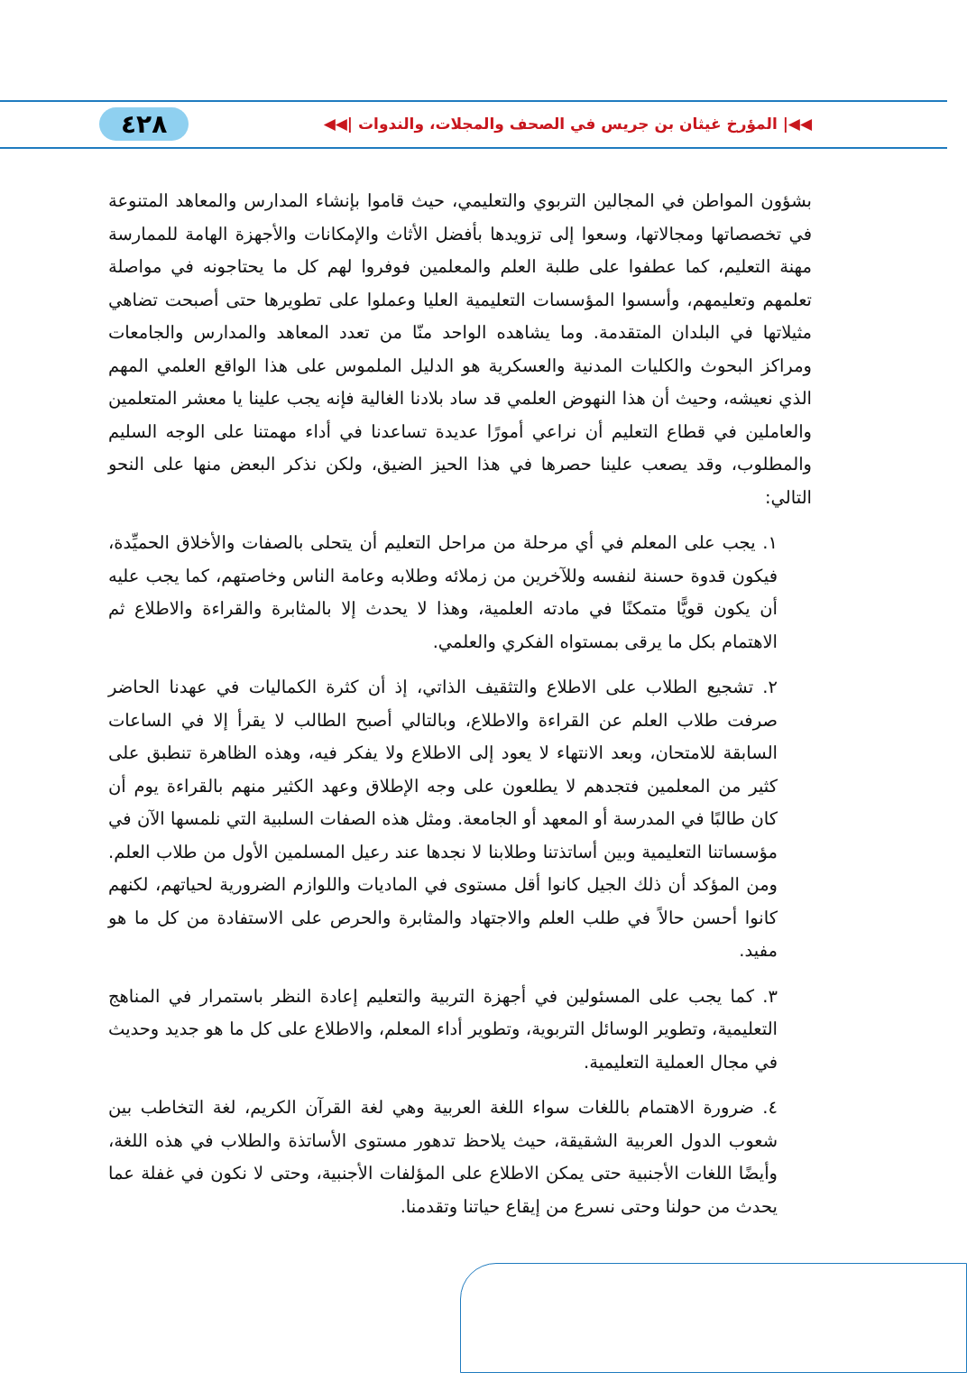◀◀| المؤرخ غيثان بن جريس في الصحف والمجلات، والندوات |◀◀ ٤٢٨
بشؤون المواطن في المجالين التربوي والتعليمي، حيث قاموا بإنشاء المدارس والمعاهد المتنوعة في تخصصاتها ومجالاتها، وسعوا إلى تزويدها بأفضل الأثاث والإمكانات والأجهزة الهامة للممارسة مهنة التعليم، كما عطفوا على طلبة العلم والمعلمين فوفروا لهم كل ما يحتاجونه في مواصلة تعلمهم وتعليمهم، وأسسوا المؤسسات التعليمية العليا وعملوا على تطويرها حتى أصبحت تضاهي مثيلاتها في البلدان المتقدمة. وما يشاهده الواحد منّا من تعدد المعاهد والمدارس والجامعات ومراكز البحوث والكليات المدنية والعسكرية هو الدليل الملموس على هذا الواقع العلمي المهم الذي نعيشه، وحيث أن هذا النهوض العلمي قد ساد بلادنا الغالية فإنه يجب علينا يا معشر المتعلمين والعاملين في قطاع التعليم أن نراعي أمورًا عديدة تساعدنا في أداء مهمتنا على الوجه السليم والمطلوب، وقد يصعب علينا حصرها في هذا الحيز الضيق، ولكن نذكر البعض منها على النحو التالي:
١. يجب على المعلم في أي مرحلة من مراحل التعليم أن يتحلى بالصفات والأخلاق الحميِّدة، فيكون قدوة حسنة لنفسه وللآخرين من زملائه وطلابه وعامة الناس وخاصتهم، كما يجب عليه أن يكون قويًّا متمكنًا في مادته العلمية، وهذا لا يحدث إلا بالمثابرة والقراءة والاطلاع ثم الاهتمام بكل ما يرقى بمستواه الفكري والعلمي.
٢. تشجيع الطلاب على الاطلاع والتثقيف الذاتي، إذ أن كثرة الكماليات في عهدنا الحاضر صرفت طلاب العلم عن القراءة والاطلاع، وبالتالي أصبح الطالب لا يقرأ إلا في الساعات السابقة للامتحان، وبعد الانتهاء لا يعود إلى الاطلاع ولا يفكر فيه، وهذه الظاهرة تنطبق على كثير من المعلمين فتجدهم لا يطلعون على وجه الإطلاق وعهد الكثير منهم بالقراءة يوم أن كان طالبًا في المدرسة أو المعهد أو الجامعة. ومثل هذه الصفات السلبية التي نلمسها الآن في مؤسساتنا التعليمية وبين أساتذتنا وطلابنا لا نجدها عند رعيل المسلمين الأول من طلاب العلم. ومن المؤكد أن ذلك الجيل كانوا أقل مستوى في الماديات واللوازم الضرورية لحياتهم، لكنهم كانوا أحسن حالاً في طلب العلم والاجتهاد والمثابرة والحرص على الاستفادة من كل ما هو مفيد.
٣. كما يجب على المسئولين في أجهزة التربية والتعليم إعادة النظر باستمرار في المناهج التعليمية، وتطوير الوسائل التربوية، وتطوير أداء المعلم، والاطلاع على كل ما هو جديد وحديث في مجال العملية التعليمية.
٤. ضرورة الاهتمام باللغات سواء اللغة العربية وهي لغة القرآن الكريم، لغة التخاطب بين شعوب الدول العربية الشقيقة، حيث يلاحظ تدهور مستوى الأساتذة والطلاب في هذه اللغة، وأيضًا اللغات الأجنبية حتى يمكن الاطلاع على المؤلفات الأجنبية، وحتى لا نكون في غفلة عما يحدث من حولنا وحتى نسرع من إيقاع حياتنا وتقدمنا.